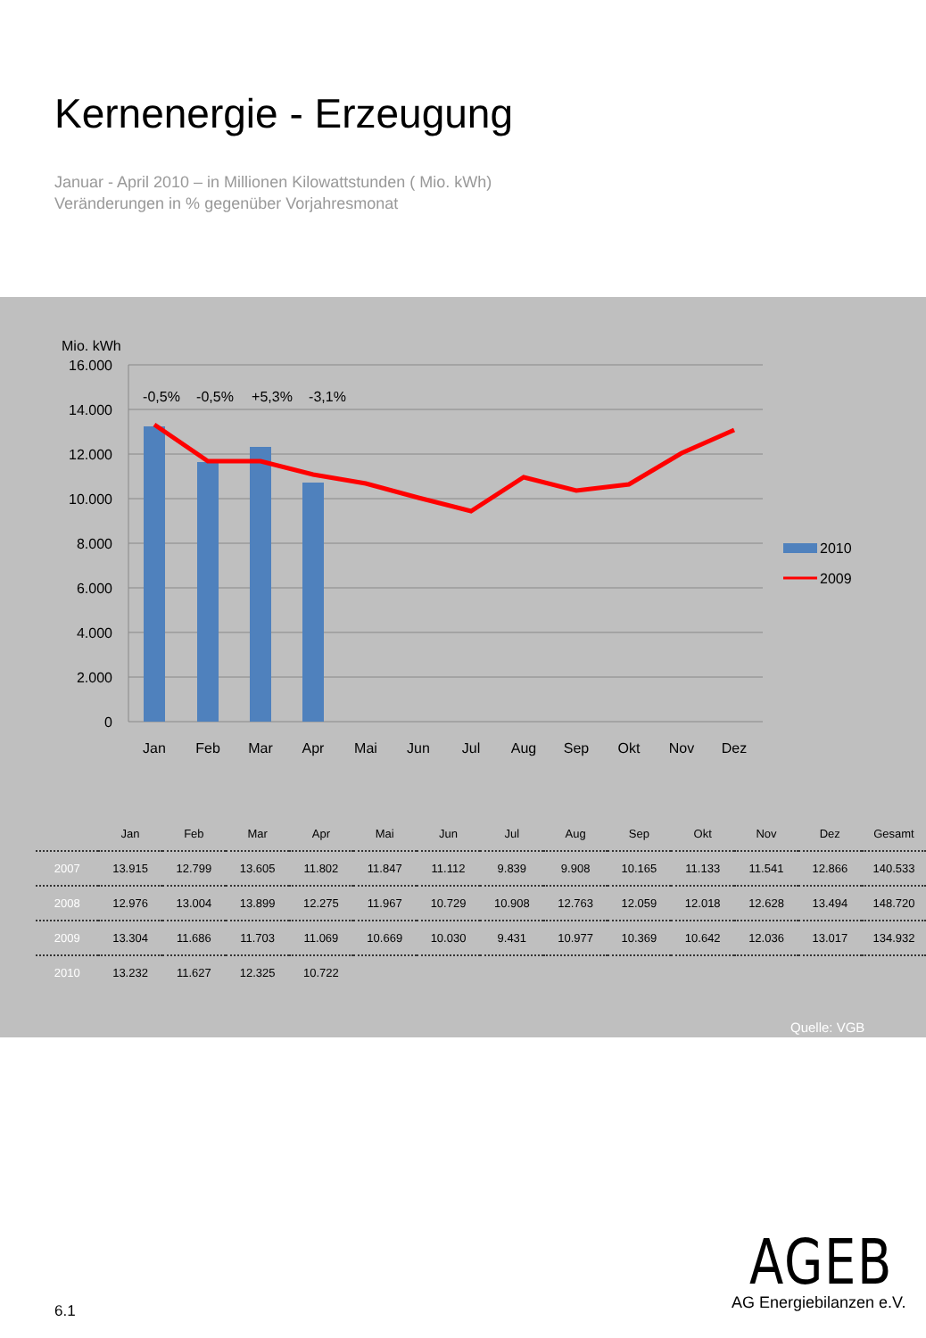Kernenergie - Erzeugung
Januar - April 2010 – in Millionen Kilowattstunden ( Mio. kWh)
Veränderungen in % gegenüber Vorjahresmonat
Mio. kWh
16.000
14.000
12.000
10.000
8.000
6.000
4.000
2.000
0
-0,5%
-0,5%
+5,3%
-3,1%
Jan
Feb
Mar
Apr
Mai
Jun
Jul
Aug
Sep
Okt
Nov
Dez
2010
2009
| | Jan | Feb | Mar | Apr | Mai | Jun | Jul | Aug | Sep | Okt | Nov | Dez | Gesamt |
| --- | --- | --- | --- | --- | --- | --- | --- | --- | --- | --- | --- | --- | --- |
| 2007 | 13.915 | 12.799 | 13.605 | 11.802 | 11.847 | 11.112 | 9.839 | 9.908 | 10.165 | 11.133 | 11.541 | 12.866 | 140.533 |
| 2008 | 12.976 | 13.004 | 13.899 | 12.275 | 11.967 | 10.729 | 10.908 | 12.763 | 12.059 | 12.018 | 12.628 | 13.494 | 148.720 |
| 2009 | 13.304 | 11.686 | 11.703 | 11.069 | 10.669 | 10.030 | 9.431 | 10.977 | 10.369 | 10.642 | 12.036 | 13.017 | 134.932 |
| 2010 | 13.232 | 11.627 | 12.325 | 10.722 | | | | | | | | | |
Quelle: VGB
AGEB
AG Energiebilanzen e.V.
6.1